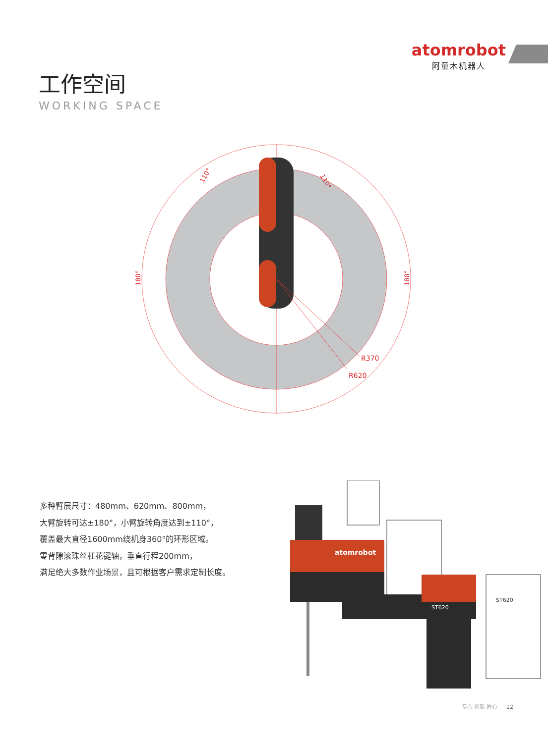atomrobot
阿童木机器人
工作空间
WORKING SPACE
R370
R620
110°
110°
180°
180°
多种臂展尺寸：480mm、620mm、800mm，
大臂旋转可达±180°，小臂旋转角度达到±110°，
覆盖最大直径1600mm绕机身360°的环形区域。
零背隙滚珠丝杠花键轴，垂直行程200mm，
满足绝大多数作业场景，且可根据客户需求定制长度。
atomrobot
ST620
ST620
专心 创新 匠心 12